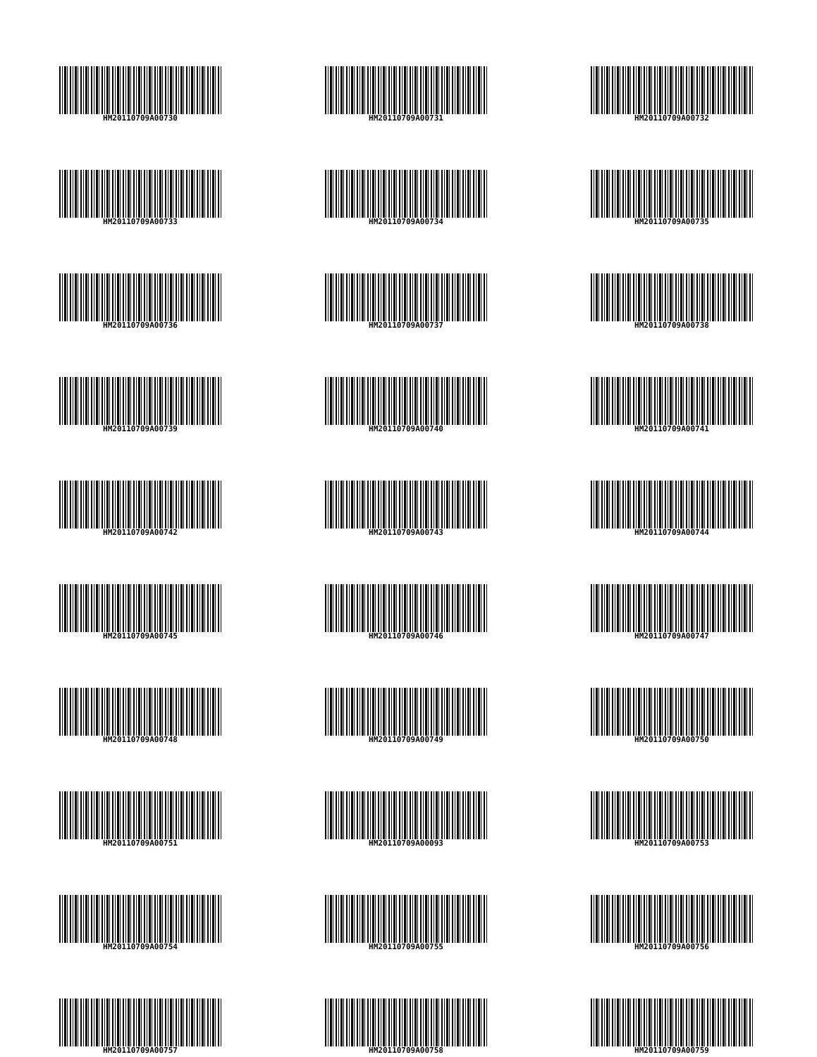HM20110709A00730
HM20110709A00731
HM20110709A00732
HM20110709A00733
HM20110709A00734
HM20110709A00735
HM20110709A00736
HM20110709A00737
HM20110709A00738
HM20110709A00739
HM20110709A00740
HM20110709A00741
HM20110709A00742
HM20110709A00743
HM20110709A00744
HM20110709A00745
HM20110709A00746
HM20110709A00747
HM20110709A00748
HM20110709A00749
HM20110709A00750
HM20110709A00751
HM20110709A00093
HM20110709A00753
HM20110709A00754
HM20110709A00755
HM20110709A00756
HM20110709A00757
HM20110709A00758
HM20110709A00759